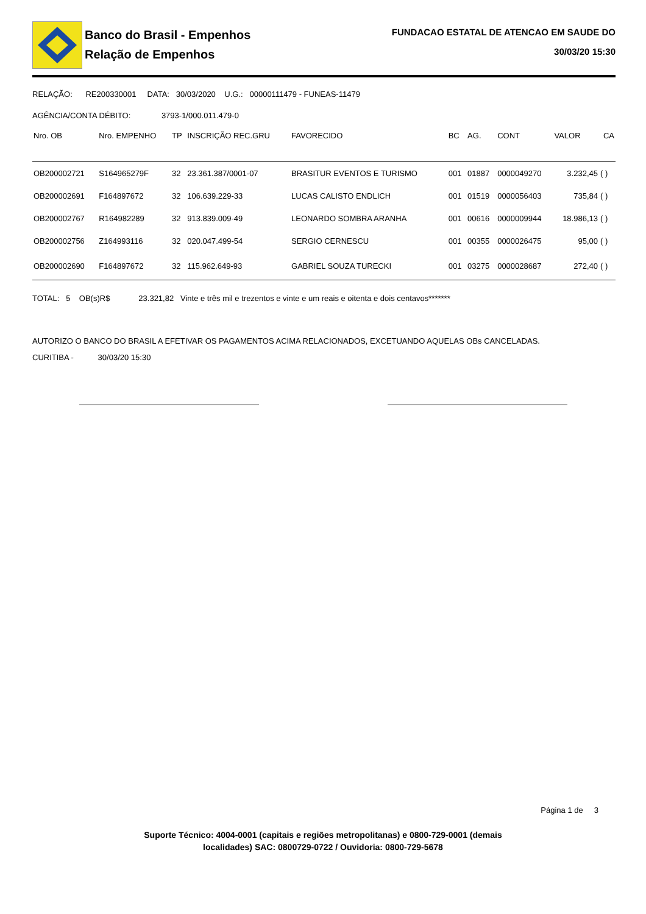Banco do Brasil - Empenhos
Relação de Empenhos
FUNDACAO ESTATAL DE ATENCAO EM SAUDE DO
30/03/20 15:30
RELAÇÃO: RE200330001 DATA: 30/03/2020 U.G.: 00000111479 - FUNEAS-11479
AGÊNCIA/CONTA DÉBITO: 3793-1/000.011.479-0
| Nro. OB | Nro. EMPENHO | TP | INSCRIÇÃO REC.GRU | FAVORECIDO | BC | AG. | CONT | VALOR | CA |
| --- | --- | --- | --- | --- | --- | --- | --- | --- | --- |
| OB200002721 | S164965279F | 32 | 23.361.387/0001-07 | BRASITUR EVENTOS E TURISMO | 001 | 01887 | 0000049270 | 3.232,45 | ( ) |
| OB200002691 | F164897672 | 32 | 106.639.229-33 | LUCAS CALISTO ENDLICH | 001 | 01519 | 0000056403 | 735,84 | ( ) |
| OB200002767 | R164982289 | 32 | 913.839.009-49 | LEONARDO SOMBRA ARANHA | 001 | 00616 | 0000009944 | 18.986,13 | ( ) |
| OB200002756 | Z164993116 | 32 | 020.047.499-54 | SERGIO CERNESCU | 001 | 00355 | 0000026475 | 95,00 | ( ) |
| OB200002690 | F164897672 | 32 | 115.962.649-93 | GABRIEL SOUZA TURECKI | 001 | 03275 | 0000028687 | 272,40 | ( ) |
TOTAL: 5 OB(s)R$ 23.321,82 Vinte e três mil e trezentos e vinte e um reais e oitenta e dois centavos*******
AUTORIZO O BANCO DO BRASIL A EFETIVAR OS PAGAMENTOS ACIMA RELACIONADOS, EXCETUANDO AQUELAS OBs CANCELADAS.
CURITIBA - 30/03/20 15:30
Página 1 de 3
Suporte Técnico: 4004-0001 (capitais e regiões metropolitanas) e 0800-729-0001 (demais
localidades) SAC: 0800729-0722 / Ouvidoria: 0800-729-5678